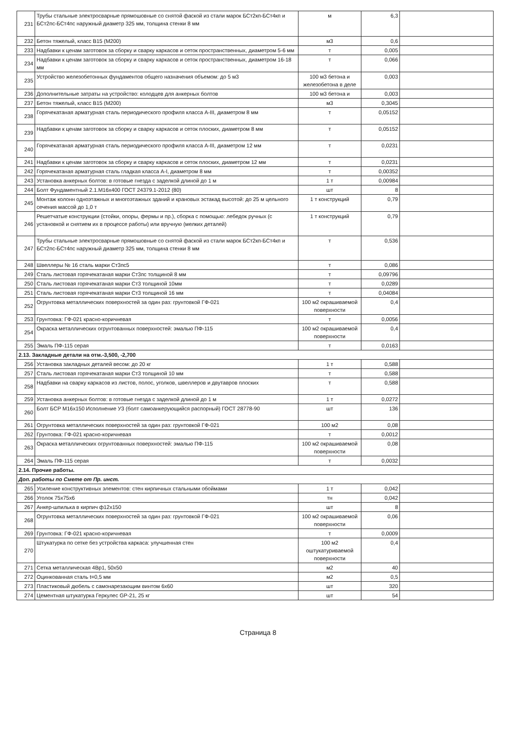| 231 | Трубы стальные электросварные прямошовные со снятой фаской из стали марок БСт2кп-БСт4кп и БСт2пс-БСт4пс наружный диаметр 325 мм, толщина стенки 8 мм | м | 6,3 | |
| 232 | Бетон тяжелый, класс В15 (М200) | м3 | 0,6 | |
| 233 | Надбавки к ценам заготовок за сборку и сварку каркасов и сеток пространственных, диаметром 5-6 мм | т | 0,005 | |
| 234 | Надбавки к ценам заготовок за сборку и сварку каркасов и сеток пространственных, диаметром 16-18 мм | т | 0,066 | |
| 235 | Устройство железобетонных фундаментов общего назначения объемом: до 5 м3 | 100 м3 бетона и железобетона в деле | 0,003 | |
| 236 | Дополнительные затраты на устройство: колодцев для анкерных болтов | 100 м3 бетона и | 0,003 | |
| 237 | Бетон тяжелый, класс В15 (М200) | м3 | 0,3045 | |
| 238 | Горячекатаная арматурная сталь периодического профиля класса А-III, диаметром 8 мм | т | 0,05152 | |
| 239 | Надбавки к ценам заготовок за сборку и сварку каркасов и сеток плоских, диаметром 8 мм | т | 0,05152 | |
| 240 | Горячекатаная арматурная сталь периодического профиля класса А-III, диаметром 12 мм | т | 0,0231 | |
| 241 | Надбавки к ценам заготовок за сборку и сварку каркасов и сеток плоских, диаметром 12 мм | т | 0,0231 | |
| 242 | Горячекатаная арматурная сталь гладкая класса А-I, диаметром 8 мм | т | 0,00352 | |
| 243 | Установка анкерных болтов: в готовые гнезда с заделкой длиной до 1 м | 1 т | 0,00984 | |
| 244 | Болт Фундаментный 2.1.М16х400 ГОСТ 24379.1-2012 (80) | шт | 8 | |
| 245 | Монтаж колонн одноэтажных и многоэтажных зданий и крановых эстакад высотой: до 25 м цельного сечения массой до 1,0 т | 1 т конструкций | 0,79 | |
| 246 | Решетчатые конструкции (стойки, опоры, фермы и пр.), сборка с помощью: лебедок ручных (с установкой и снятием их в процессе работы) или вручную (мелких деталей) | 1 т конструкций | 0,79 | |
| 247 | Трубы стальные электросварные прямошовные со снятой фаской из стали марок БСт2кп-БСт4кп и БСт2пс-БСт4пс наружный диаметр 325 мм, толщина стенки 8 мм | т | 0,536 | |
| 248 | Швеллеры № 16 сталь марки Ст3пс5 | т | 0,086 | |
| 249 | Сталь листовая горячекатаная марки Ст3пс толщиной 8 мм | т | 0,09796 | |
| 250 | Сталь листовая горячекатаная марки Ст3 толщиной 10мм | т | 0,0289 | |
| 251 | Сталь листовая горячекатаная марки Ст3 толщиной 16 мм | т | 0,04084 | |
| 252 | Огрунтовка металлических поверхностей за один раз: грунтовкой ГФ-021 | 100 м2 окрашиваемой поверхности | 0,4 | |
| 253 | Грунтовка: ГФ-021 красно-коричневая | т | 0,0056 | |
| 254 | Окраска металлических огрунтованных поверхностей: эмалью ПФ-115 | 100 м2 окрашиваемой поверхности | 0,4 | |
| 255 | Эмаль ПФ-115 серая | т | 0,0163 | |
| 2.13. Закладные детали на отм.-3,500, -2,700 | | | | |
| 256 | Установка закладных деталей весом: до 20 кг | 1 т | 0,588 | |
| 257 | Сталь листовая горячекатаная марки Ст3 толщиной 10 мм | т | 0,588 | |
| 258 | Надбавки на сварку каркасов из листов, полос, уголков, швеллеров и двутавров плоских | т | 0,588 | |
| 259 | Установка анкерных болтов: в готовые гнезда с заделкой длиной до 1 м | 1 т | 0,0272 | |
| 260 | Болт БСР М16х150 Исполнение У3 (болт самоанкерующийся распорный) ГОСТ 28778-90 | шт | 136 | |
| 261 | Огрунтовка металлических поверхностей за один раз: грунтовкой ГФ-021 | 100 м2 | 0,08 | |
| 262 | Грунтовка: ГФ-021 красно-коричневая | т | 0,0012 | |
| 263 | Окраска металлических огрунтованных поверхностей: эмалью ПФ-115 | 100 м2 окрашиваемой поверхности | 0,08 | |
| 264 | Эмаль ПФ-115 серая | т | 0,0032 | |
| 2.14. Прочие работы. | | | | |
| Доп. работы по Смете от Пр. инст. | | | | |
| 265 | Усиление конструктивных элементов: стен кирпичных стальными обоймами | 1 т | 0,042 | |
| 266 | Уголок 75х75х6 | тн | 0,042 | |
| 267 | Анкер-шпилька в кирпич ф12х150 | шт | 8 | |
| 268 | Огрунтовка металлических поверхностей за один раз: грунтовкой ГФ-021 | 100 м2 окрашиваемой поверхности | 0,06 | |
| 269 | Грунтовка: ГФ-021 красно-коричневая | т | 0,0009 | |
| 270 | Штукатурка по сетке без устройства каркаса: улучшенная стен | 100 м2 оштукатуриваемой поверхности | 0,4 | |
| 271 | Сетка металлическая 4Вр1, 50х50 | м2 | 40 | |
| 272 | Оцинкованная сталь t=0,5 мм | м2 | 0,5 | |
| 273 | Пластиковый дюбель с самонарезающим винтом 6х60 | шт | 320 | |
| 274 | Цементная штукатурка Геркулес GP-21, 25 кг | шт | 54 | |
Страница 8